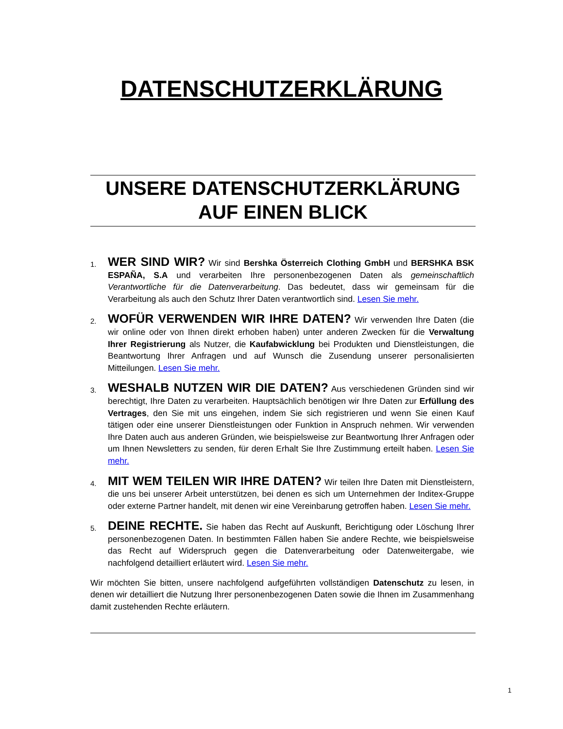DATENSCHUTZERKLÄRUNG
UNSERE DATENSCHUTZERKLÄRUNG
AUF EINEN BLICK
1.
WER SIND WIR? Wir sind Bershka Österreich Clothing GmbH und BERSHKA BSK ESPAÑA, S.A und verarbeiten Ihre personenbezogenen Daten als gemeinschaftlich Verantwortliche für die Datenverarbeitung. Das bedeutet, dass wir gemeinsam für die Verarbeitung als auch den Schutz Ihrer Daten verantwortlich sind. Lesen Sie mehr.
2.
WOFÜR VERWENDEN WIR IHRE DATEN? Wir verwenden Ihre Daten (die wir online oder von Ihnen direkt erhoben haben) unter anderen Zwecken für die Verwaltung Ihrer Registrierung als Nutzer, die Kaufabwicklung bei Produkten und Dienstleistungen, die Beantwortung Ihrer Anfragen und auf Wunsch die Zusendung unserer personalisierten Mitteilungen. Lesen Sie mehr.
3.
WESHALB NUTZEN WIR DIE DATEN? Aus verschiedenen Gründen sind wir berechtigt, Ihre Daten zu verarbeiten. Hauptsächlich benötigen wir Ihre Daten zur Erfüllung des Vertrages, den Sie mit uns eingehen, indem Sie sich registrieren und wenn Sie einen Kauf tätigen oder eine unserer Dienstleistungen oder Funktion in Anspruch nehmen. Wir verwenden Ihre Daten auch aus anderen Gründen, wie beispielsweise zur Beantwortung Ihrer Anfragen oder um Ihnen Newsletters zu senden, für deren Erhalt Sie Ihre Zustimmung erteilt haben. Lesen Sie mehr.
4.
MIT WEM TEILEN WIR IHRE DATEN? Wir teilen Ihre Daten mit Dienstleistern, die uns bei unserer Arbeit unterstützen, bei denen es sich um Unternehmen der Inditex-Gruppe oder externe Partner handelt, mit denen wir eine Vereinbarung getroffen haben. Lesen Sie mehr.
5.
DEINE RECHTE. Sie haben das Recht auf Auskunft, Berichtigung oder Löschung Ihrer personenbezogenen Daten. In bestimmten Fällen haben Sie andere Rechte, wie beispielsweise das Recht auf Widerspruch gegen die Datenverarbeitung oder Datenweitergabe, wie nachfolgend detailliert erläutert wird. Lesen Sie mehr.
Wir möchten Sie bitten, unsere nachfolgend aufgeführten vollständigen Datenschutz zu lesen, in denen wir detailliert die Nutzung Ihrer personenbezogenen Daten sowie die Ihnen im Zusammenhang damit zustehenden Rechte erläutern.
1